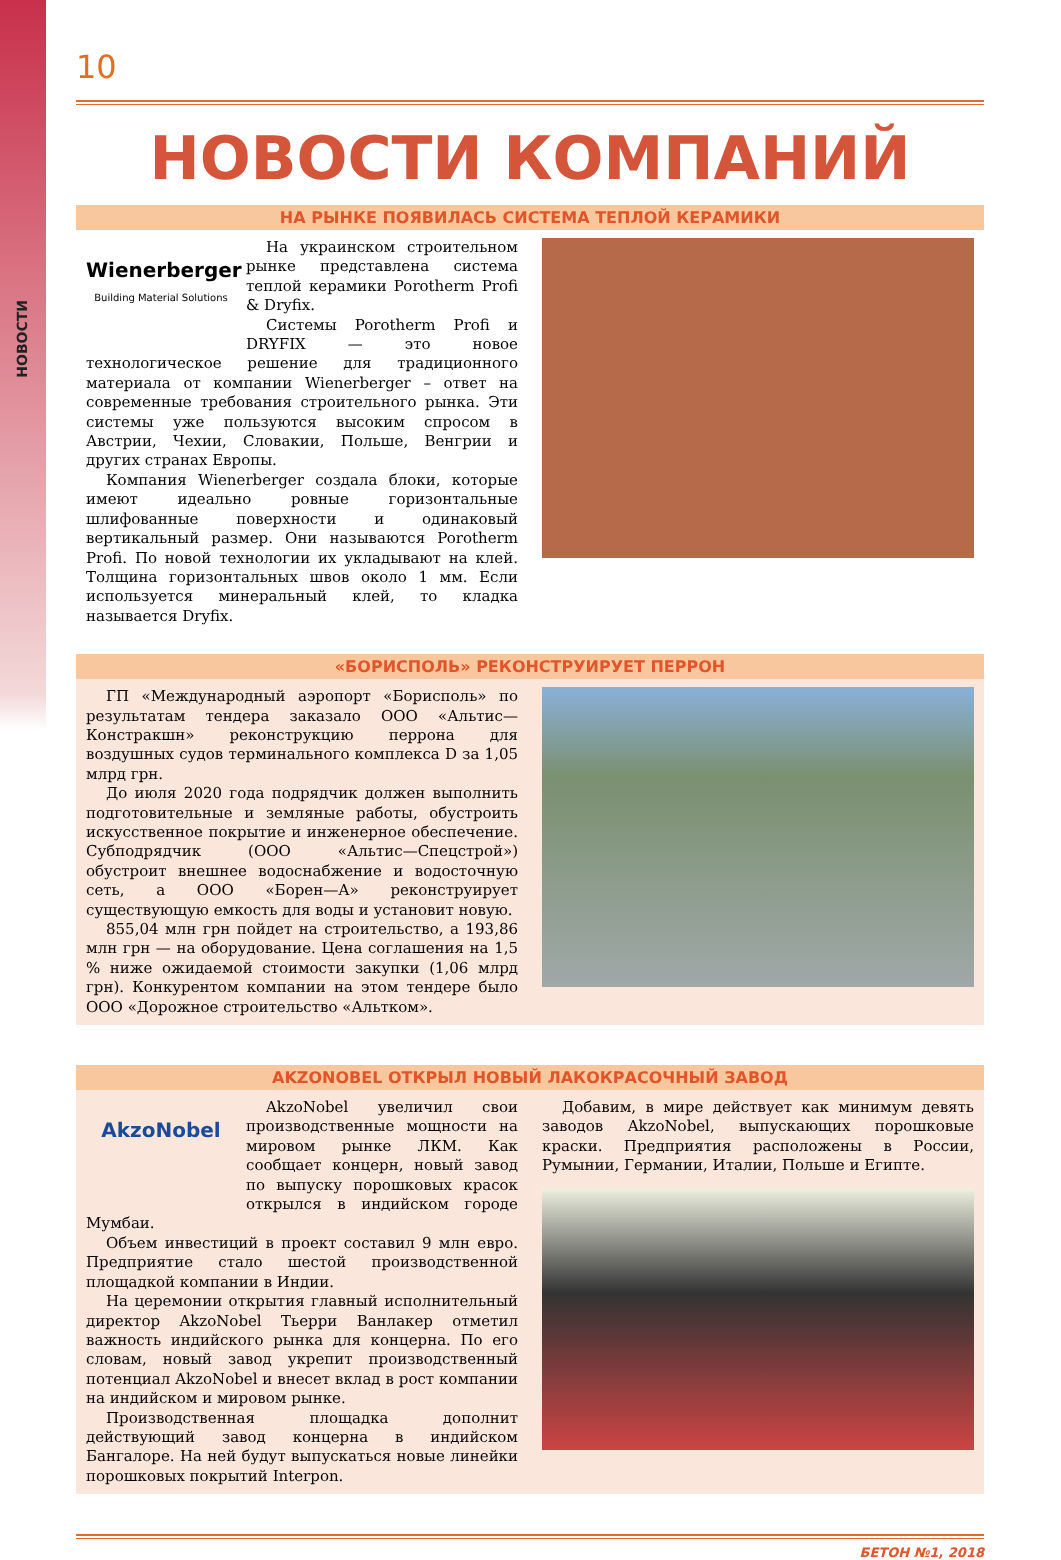НОВОСТИ
10
НОВОСТИ КОМПАНИЙ
НА РЫНКЕ ПОЯВИЛАСЬ СИСТЕМА ТЕПЛОЙ КЕРАМИКИ
Wienerberger
Building Material Solutions
На украинском строительном рынке представлена система теплой керамики Porotherm Profi & Dryfix.
Системы Porotherm Profi и DRYFIX — это новое технологическое решение для традиционного материала от компании Wienerberger – ответ на современные требования строительного рынка. Эти системы уже пользуются высоким спросом в Австрии, Чехии, Словакии, Польше, Венгрии и других странах Европы.
Компания Wienerberger создала блоки, которые имеют идеально ровные горизонтальные шлифованные поверхности и одинаковый вертикальный размер. Они называются Porotherm Profi. По новой технологии их укладывают на клей. Толщина горизонтальных швов около 1 мм. Если используется минеральный клей, то кладка называется Dryfix.
«БОРИСПОЛЬ» РЕКОНСТРУИРУЕТ ПЕРРОН
ГП «Международный аэропорт «Борисполь» по результатам тендера заказало ООО «Альтис—Констракшн» реконструкцию перрона для воздушных судов терминального комплекса D за 1,05 млрд грн.
До июля 2020 года подрядчик должен выполнить подготовительные и земляные работы, обустроить искусственное покрытие и инженерное обеспечение. Субподрядчик (ООО «Альтис—Спецстрой») обустроит внешнее водоснабжение и водосточную сеть, а ООО «Борен—А» реконструирует существующую емкость для воды и установит новую.
855,04 млн грн пойдет на строительство, а 193,86 млн грн — на оборудование. Цена соглашения на 1,5 % ниже ожидаемой стоимости закупки (1,06 млрд грн). Конкурентом компании на этом тендере было ООО «Дорожное строительство «Альтком».
AKZONOBEL ОТКРЫЛ НОВЫЙ ЛАКОКРАСОЧНЫЙ ЗАВОД
AkzoNobel
AkzoNobel увеличил свои производственные мощности на мировом рынке ЛКМ. Как сообщает концерн, новый завод по выпуску порошковых красок открылся в индийском городе Мумбаи.
Объем инвестиций в проект составил 9 млн евро. Предприятие стало шестой производственной площадкой компании в Индии.
На церемонии открытия главный исполнительный директор AkzoNobel Тьерри Ванлакер отметил важность индийского рынка для концерна. По его словам, новый завод укрепит производственный потенциал AkzoNobel и внесет вклад в рост компании на индийском и мировом рынке.
Производственная площадка дополнит действующий завод концерна в индийском Бангалоре. На ней будут выпускаться новые линейки порошковых покрытий Interpon.
Добавим, в мире действует как минимум девять заводов AkzoNobel, выпускающих порошковые краски. Предприятия расположены в России, Румынии, Германии, Италии, Польше и Египте.
БЕТОН №1, 2018